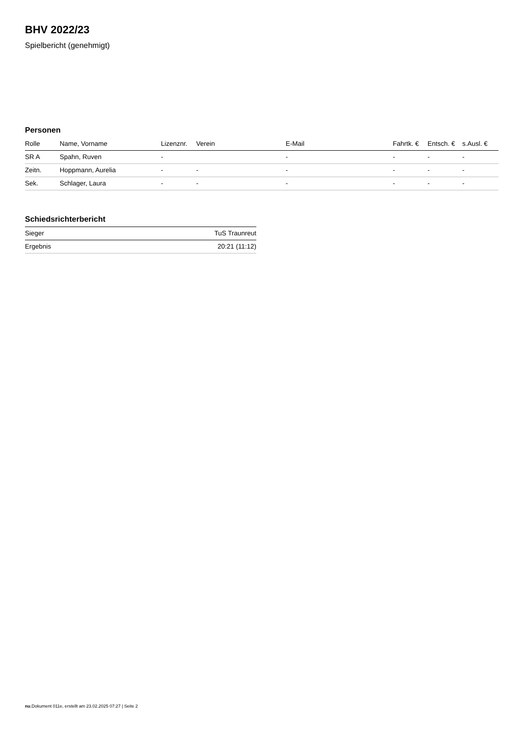BHV 2022/23
Spielbericht (genehmigt)
Personen
| Rolle | Name, Vorname | Lizenznr. | Verein | E-Mail | Fahrtk. € | Entsch. € | s.Ausl. € |
| --- | --- | --- | --- | --- | --- | --- | --- |
| SR A | Spahn, Ruven | - | | - | - | - | - |
| Zeitn. | Hoppmann, Aurelia | - | - | - | - | - | - |
| Sek. | Schlager, Laura | - | - | - | - | - | - |
Schiedsrichterbericht
| Sieger | TuS Traunreut |
| Ergebnis | 20:21 (11:12) |
nu.Dokument 011e, erstellt am 23.02.2025 07:27 | Seite 2